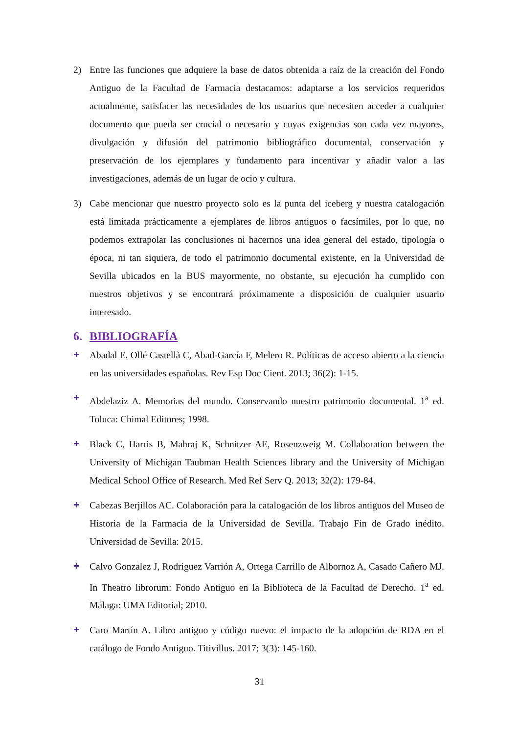2) Entre las funciones que adquiere la base de datos obtenida a raíz de la creación del Fondo Antiguo de la Facultad de Farmacia destacamos: adaptarse a los servicios requeridos actualmente, satisfacer las necesidades de los usuarios que necesiten acceder a cualquier documento que pueda ser crucial o necesario y cuyas exigencias son cada vez mayores, divulgación y difusión del patrimonio bibliográfico documental, conservación y preservación de los ejemplares y fundamento para incentivar y añadir valor a las investigaciones, además de un lugar de ocio y cultura.
3) Cabe mencionar que nuestro proyecto solo es la punta del iceberg y nuestra catalogación está limitada prácticamente a ejemplares de libros antiguos o facsímiles, por lo que, no podemos extrapolar las conclusiones ni hacernos una idea general del estado, tipología o época, ni tan siquiera, de todo el patrimonio documental existente, en la Universidad de Sevilla ubicados en la BUS mayormente, no obstante, su ejecución ha cumplido con nuestros objetivos y se encontrará próximamente a disposición de cualquier usuario interesado.
6. BIBLIOGRAFÍA
✚ Abadal E, Ollé Castellà C, Abad-García F, Melero R. Políticas de acceso abierto a la ciencia en las universidades españolas. Rev Esp Doc Cient. 2013; 36(2): 1-15.
✚ Abdelaziz A. Memorias del mundo. Conservando nuestro patrimonio documental. 1<sup>a</sup> ed. Toluca: Chimal Editores; 1998.
✚ Black C, Harris B, Mahraj K, Schnitzer AE, Rosenzweig M. Collaboration between the University of Michigan Taubman Health Sciences library and the University of Michigan Medical School Office of Research. Med Ref Serv Q. 2013; 32(2): 179-84.
✚ Cabezas Berjillos AC. Colaboración para la catalogación de los libros antiguos del Museo de Historia de la Farmacia de la Universidad de Sevilla. Trabajo Fin de Grado inédito. Universidad de Sevilla: 2015.
✚ Calvo Gonzalez J, Rodriguez Varrión A, Ortega Carrillo de Albornoz A, Casado Cañero MJ. In Theatro librorum: Fondo Antiguo en la Biblioteca de la Facultad de Derecho. 1<sup>a</sup> ed. Málaga: UMA Editorial; 2010.
✚ Caro Martín A. Libro antiguo y código nuevo: el impacto de la adopción de RDA en el catálogo de Fondo Antiguo. Titivillus. 2017; 3(3): 145-160.
31